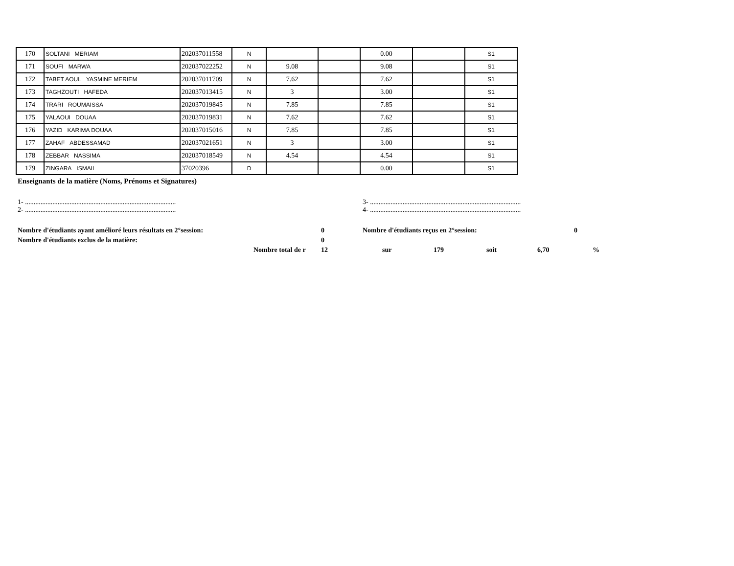| 170 | SOLTANI MERIAM | 202037011558 | N | | | 0.00 | | S1 |
| 171 | SOUFI MARWA | 202037022252 | N | 9.08 | | 9.08 | | S1 |
| 172 | TABET AOUL YASMINE MERIEM | 202037011709 | N | 7.62 | | 7.62 | | S1 |
| 173 | TAGHZOUTI HAFEDA | 202037013415 | N | 3 | | 3.00 | | S1 |
| 174 | TRARI ROUMAISSA | 202037019845 | N | 7.85 | | 7.85 | | S1 |
| 175 | YALAOUI DOUAA | 202037019831 | N | 7.62 | | 7.62 | | S1 |
| 176 | YAZID KARIMA DOUAA | 202037015016 | N | 7.85 | | 7.85 | | S1 |
| 177 | ZAHAF ABDESSAMAD | 202037021651 | N | 3 | | 3.00 | | S1 |
| 178 | ZEBBAR NASSIMA | 202037018549 | N | 4.54 | | 4.54 | | S1 |
| 179 | ZINGARA ISMAIL | 37020396 | D | | | 0.00 | | S1 |
Enseignants de la matière (Noms, Prénoms et Signatures)
1- ........................................................................................
3- ........................................................................................
2- ........................................................................................
4- ........................................................................................
Nombre d'étudiants ayant amélioré leurs résultats en 2°session: 0 Nombre d'étudiants reçus en 2°session: 0
Nombre d'étudiants exclus de la matière: 0
Nombre total de r
12 sur 179 soit 6,70 %